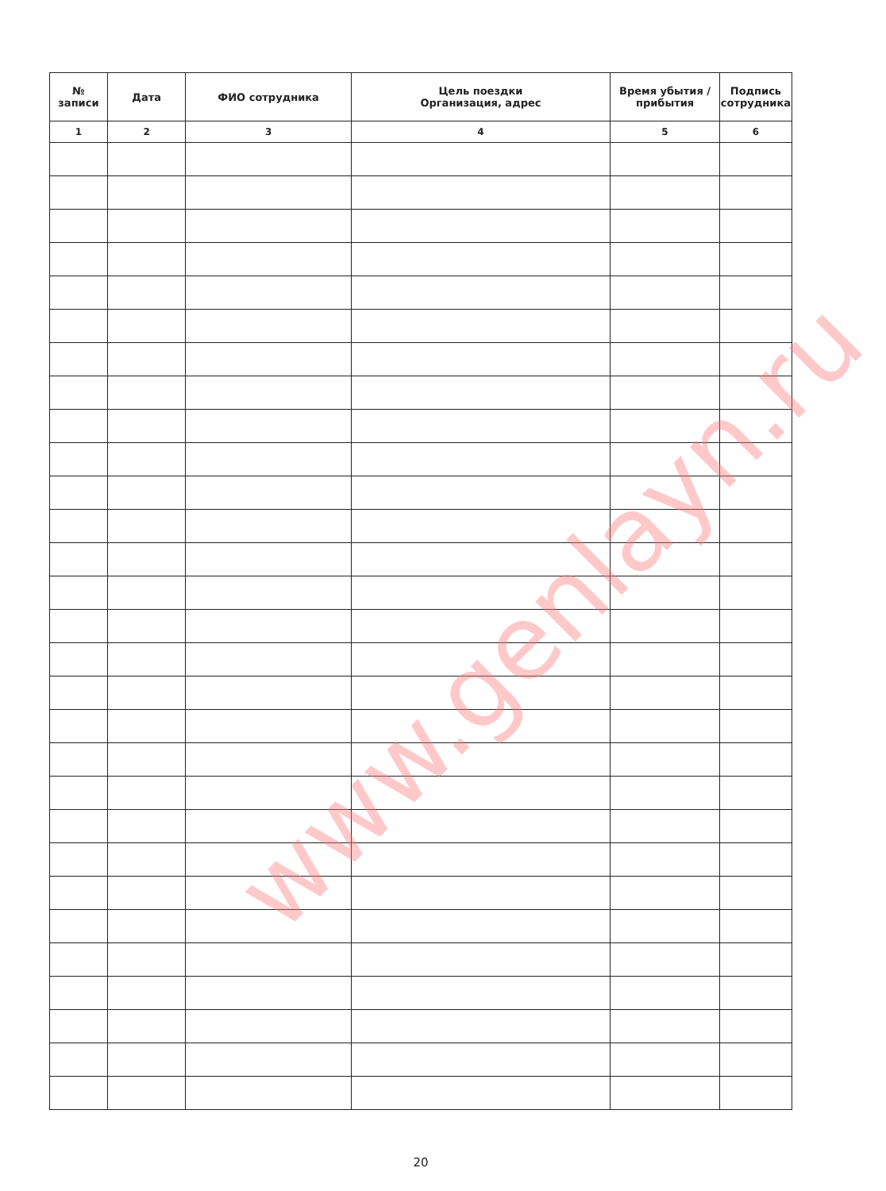| № записи | Дата | ФИО сотрудника | Цель поездки Организация, адрес | Время убытия / прибытия | Подпись сотрудника |
| --- | --- | --- | --- | --- | --- |
| 1 | 2 | 3 | 4 | 5 | 6 |
www.genlayn.ru
20